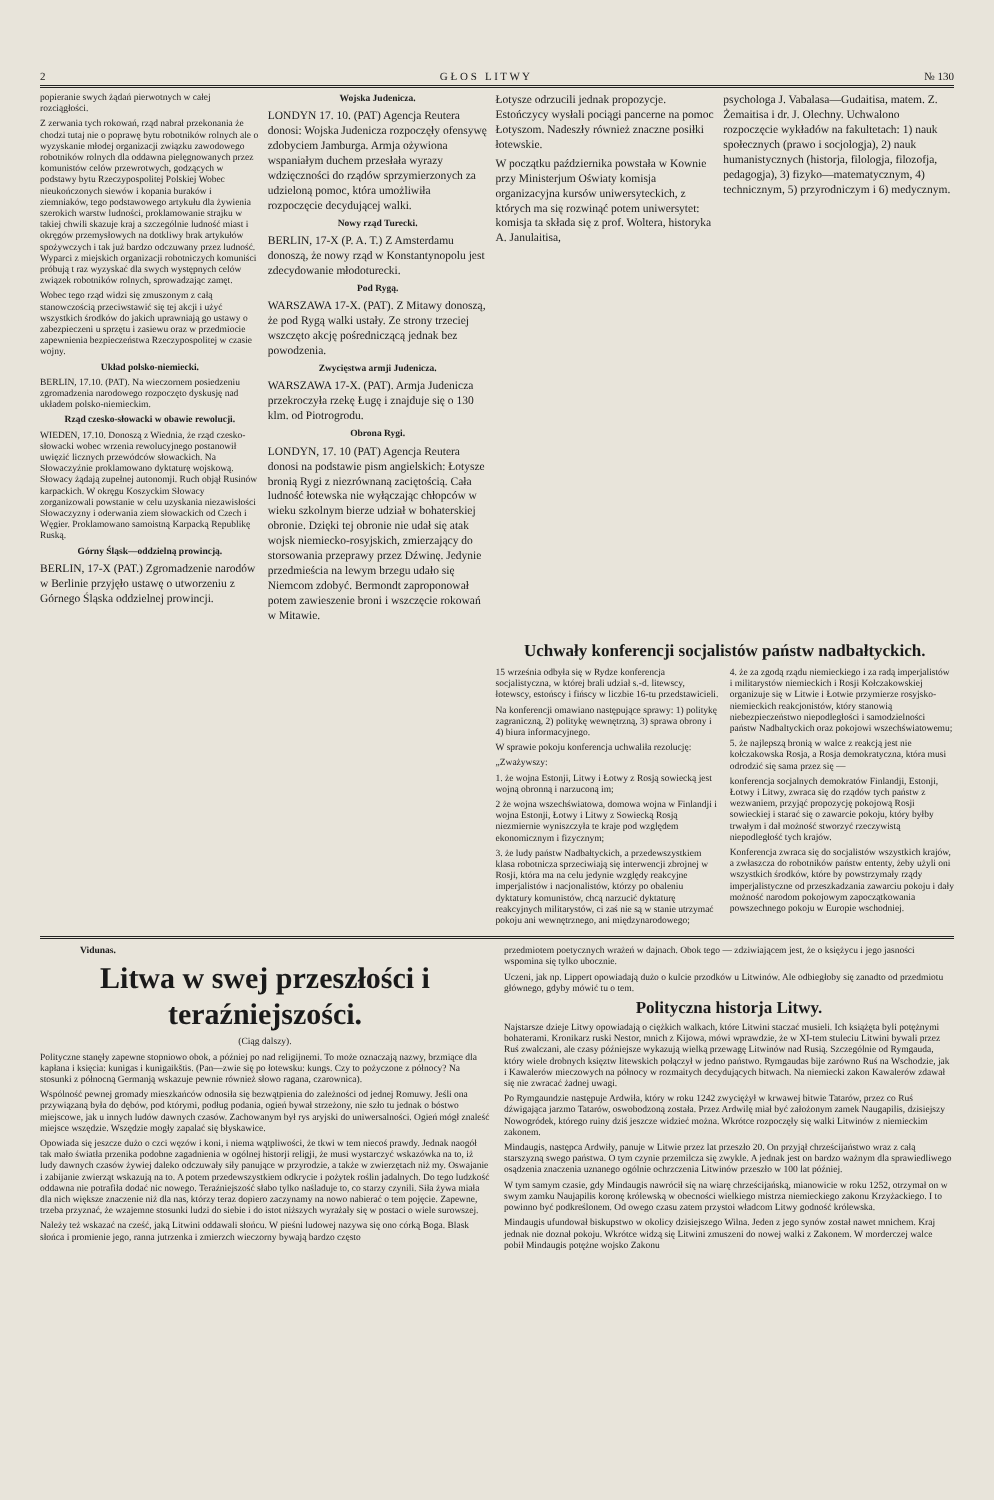2 G Ł O S L I T W Y № 130
popieranie swych żądań pierwotnych w całej rozciągłości.
Z zerwania tych rokowań, rząd nabrał przekonania że chodzi tutaj nie o poprawę bytu robotników rolnych ale o wyzyskanie młodej organizacji związku zawodowego robotników rolnych dla oddawna pielęgnowanych przez komunistów celów przewrotwych, godzących w podstawy bytu Rzeczypospolitej Polskiej Wobec nieukończonych siewów i kopania buraków i ziemniaków, tego podstawowego artykułu dla żywienia szerokich warstw ludności, proklamowanie strajku w takiej chwili skazuje kraj a szczególnie ludność miast i okręgów przemysłowych na dotkliwy brak artykułów spożywczych i tak już bardzo odczuwany przez ludność. Wyparci z miejskich organizacji robotniczych komuniści próbują t raz wyzyskać dla swych występnych celów związek robotników rolnych, sprowadzając zamęt.
Wobec tego rząd widzi się zmuszonym z całą stanowczością przeciwstawić się tej akcji i użyć wszystkich środków do jakich uprawniają go ustawy o zabezpieczeni u sprzętu i zasiewu oraz w przedmiocie zapewnienia bezpieczeństwa Rzeczypospolitej w czasie wojny.
Układ polsko-niemiecki.
BERLIN, 17.10. (PAT). Na wieczornem posiedzeniu zgromadzenia narodowego rozpoczęto dyskusję nad układem polsko-niemieckim.
Rząd czesko-słowacki w obawie rewolucji.
WIEDEN, 17.10. Donoszą z Wiednia, że rząd czesko-słowacki wobec wrzenia rewolucyjnego postanowił uwięzić licznych przewódców słowackich. Na Słowaczyźnie proklamowano dyktaturę wojskową. Słowacy żądają zupełnej autonomji. Ruch objął Rusinów karpackich. W okręgu Koszyckim Słowacy zorganizowali powstanie w celu uzyskania niezawisłości Słowaczyzny i oderwania ziem słowackich od Czech i Węgier. Proklamowano samoistną Karpacką Republikę Ruską.
Górny Śląsk—oddzielną prowincją.
BERLIN, 17-X (PAT.) Zgromadzenie narodów w Berlinie przyjęło ustawę o utworzeniu z Górnego Śląska oddzielnej prowincji.
Wojska Judenicza.
LONDYN 17. 10. (PAT) Agencja Reutera donosi: Wojska Judenicza rozpoczęły ofensywę zdobyciem Jamburga. Armja ożywiona wspaniałym duchem przesłała wyrazy wdzięczności do rządów sprzymierzonych za udzieloną pomoc, która umożliwiła rozpoczęcie decydującej walki.
Nowy rząd Turecki.
BERLIN, 17-X (P. A. T.) Z Amsterdamu donoszą, że nowy rząd w Konstantynopolu jest zdecydowanie młodoturecki.
Pod Rygą.
WARSZAWA 17-X. (PAT). Z Mitawy donoszą, że pod Rygą walki ustały. Ze strony trzeciej wszczęto akcję pośredniczącą jednak bez powodzenia.
Zwycięstwa armji Judenicza.
WARSZAWA 17-X. (PAT). Armja Judenicza przekroczyła rzekę Ługę i znajduje się o 130 klm. od Piotrogrodu.
Obrona Rygi.
LONDYN, 17. 10 (PAT) Agencja Reutera donosi na podstawie pism angielskich: Łotysze bronią Rygi z niezrównaną zaciętością. Cała ludność łotewska nie wyłączając chłopców w wieku szkolnym bierze udział w bohaterskiej obronie. Dzięki tej obronie nie udał się atak wojsk niemiecko-rosyjskich, zmierzający do storsowania przeprawy przez Dźwinę. Jedynie przedmieścia na lewym brzegu udało się Niemcom zdobyć. Bermondt zaproponował potem zawieszenie broni i wszczęcie rokowań w Mitawie.
Łotysze odrzucili jednak propozycje. Estończycy wysłali pociągi pancerne na pomoc Łotyszom. Nadeszły również znaczne posiłki łotewskie.
W początku października powstała w Kownie przy Ministerjum Oświaty komisja organizacyjna kursów uniwersyteckich, z których ma się rozwinąć potem uniwersytet: komisja ta składa się z prof. Woltera, historyka A. Janulaitisa,
psychologa J. Vabalasa—Gudaitisa, matem. Z. Żemaitisa i dr. J. Olechny. Uchwalono rozpoczęcie wykładów na fakultetach: 1) nauk społecznych (prawo i socjologja), 2) nauk humanistycznych (historja, filologja, filozofja, pedagogja), 3) fizyko—matematycznym, 4) technicznym, 5) przyrodniczym i 6) medycznym.
Uchwały konferencji socjalistów państw nadbałtyckich.
15 września odbyła się w Rydze konferencja socjalistyczna, w której brali udział s.-d. litewscy, łotewscy, estońscy i fińscy w liczbie 16-tu przedstawicieli.
Na konferencji omawiano następujące sprawy: 1) politykę zagraniczną, 2) politykę wewnętrzną, 3) sprawa obrony i 4) biura informacyjnego.
W sprawie pokoju konferencja uchwaliła rezolucję:
„Zważywszy:
1. że wojna Estonji, Litwy i Łotwy z Rosją sowiecką jest wojną obronną i narzuconą im;
2 że wojna wszechświatowa, domowa wojna w Finlandji i wojna Estonji, Łotwy i Litwy z Sowiecką Rosją niezmiernie wyniszczyła te kraje pod względem ekonomicznym i fizycznym;
3. że ludy państw Nadbałtyckich, a przedewszystkiem klasa robotnicza sprzeciwiają się interwencji zbrojnej w Rosji, która ma na celu jedynie względy reakcyjne imperjalistów i nacjonalistów, którzy po obaleniu dyktatury komunistów, chcą narzucić dyktaturę reakcyjnych militarystów, ci zaś nie są w stanie utrzymać pokoju ani wewnętrznego, ani międzynarodowego;
4. że za zgodą rządu niemieckiego i za radą imperjalistów i militarystów niemieckich i Rosji Kołczakowskiej organizuje się w Litwie i Łotwie przymierze rosyjsko-niemieckich reakcjonistów, który stanowią niebezpieczeństwo niepodległości i samodzielności państw Nadbaltyckich oraz pokojowi wszechświatowemu;
5. że najlepszą bronią w walce z reakcją jest nie kołczakowska Rosja, a Rosja demokratyczna, która musi odrodzić się sama przez się —
konferencja socjalnych demokratów Finlandji, Estonji, Łotwy i Litwy, zwraca się do rządów tych państw z wezwaniem, przyjąć propozycję pokojową Rosji sowieckiej i starać się o zawarcie pokoju, który byłby trwałym i dał możność stworzyć rzeczywistą niepodległość tych krajów.
Konferencja zwraca się do socjalistów wszystkich krajów, a zwłaszcza do robotników państw ententy, żeby użyli oni wszystkich środków, które by powstrzymały rządy imperjalistyczne od przeszkadzania zawarciu pokoju i dały możność narodom pokojowym zapoczątkowania powszechnego pokoju w Europie wschodniej.
Vidunas.
Litwa w swej przeszłości i teraźniejszości.
(Ciąg dalszy).
Polityczne stanęły zapewne stopniowo obok, a później po nad religijnemi. To może oznaczają nazwy, brzmiące dla kapłana i księcia: kunigas i kunigaikštis. (Pan—zwie się po łotewsku: kungs. Czy to pożyczone z północy? Na stosunki z północną Germanją wskazuje pewnie również słowo ragana, czarownica).
Wspólność pewnej gromady mieszkańców odnosiła się bezwątpienia do zależności od jednej Romuwy. Jeśli ona przywiązaną była do dębów, pod którymi, podług podania, ogień bywał strzeżony, nie szło tu jednak o bóstwo miejscowe, jak u innych ludów dawnych czasów. Zachowanym był rys aryjski do uniwersalności. Ogień mógł znaleść miejsce wszędzie. Wszędzie mogły zapalać się błyskawice.
Opowiada się jeszcze dużo o czci węzów i koni, i niema wątpliwości, że tkwi w tem niecoś prawdy. Jednak naogół tak mało światła przenika podobne zagadnienia w ogólnej historji religji, że musi wystarczyć wskazówka na to, iż ludy dawnych czasów żywiej daleko odczuwały siły panujące w przyrodzie, a także w zwierzętach niż my. Oswajanie i zabijanie zwierząt wskazują na to. A potem przedewszystkiem odkrycie i pożytek roślin jadalnych. Do tego ludzkość oddawna nie potrafiła dodać nic nowego. Teraźniejszość słabo tylko naśladuje to, co starzy czynili. Siła żywa miała dla nich większe znaczenie niż dla nas, którzy teraz dopiero zaczynamy na nowo nabierać o tem pojęcie. Zapewne, trzeba przyznać, że wzajemne stosunki ludzi do siebie i do istot niższych wyrażały się w postaci o wiele surowszej.
Należy też wskazać na cześć, jaką Litwini oddawali słońcu. W pieśni ludowej nazywa się ono córką Boga. Blask słońca i promienie jego, ranna jutrzenka i zmierzch wieczorny bywają bardzo często
przedmiotem poetycznych wrażeń w dajnach. Obok tego — zdziwiającem jest, że o księżycu i jego jasności wspomina się tylko ubocznie.
Uczeni, jak np. Lippert opowiadają dużo o kulcie przodków u Litwinów. Ale odbiegłoby się zanadto od przedmiotu głównego, gdyby mówić tu o tem.
Polityczna historja Litwy.
Najstarsze dzieje Litwy opowiadają o ciężkich walkach, które Litwini staczać musieli. Ich książęta byli potężnymi bohaterami. Kronikarz ruski Nestor, mnich z Kijowa, mówi wprawdzie, że w XI-tem stuleciu Litwini bywali przez Ruś zwalczani, ale czasy późniejsze wykazują wielką przewagę Litwinów nad Rusią. Szczególnie od Rymgauda, który wiele drobnych księztw litewskich połączył w jedno państwo. Rymgaudas bije zarówno Ruś na Wschodzie, jak i Kawalerów mieczowych na północy w rozmaitych decydujących bitwach. Na niemiecki zakon Kawalerów zdawał się nie zwracać żadnej uwagi.
Po Rymgaundzie następuje Ardwiła, który w roku 1242 zwyciężył w krwawej bitwie Tatarów, przez co Ruś dźwigająca jarzmo Tatarów, oswobodzoną została. Przez Ardwilę miał być założonym zamek Naugapilis, dzisiejszy Nowogródek, którego ruiny dziś jeszcze widzieć można. Wkrótce rozpoczęły się walki Litwinów z niemieckim zakonem.
Mindaugis, następca Ardwiły, panuje w Litwie przez lat przeszło 20. On przyjął chrześcijaństwo wraz z całą starszyzną swego państwa. O tym czynie przemilcza się zwykle. A jednak jest on bardzo ważnym dla sprawiedliwego osądzenia znaczenia uznanego ogólnie ochrzczenia Litwinów przeszło w 100 lat później.
W tym samym czasie, gdy Mindaugis nawrócił się na wiarę chrześcijańską, mianowicie w roku 1252, otrzymał on w swym zamku Naujapilis koronę królewską w obecności wielkiego mistrza niemieckiego zakonu Krzyżackiego. I to powinno być podkreślonem. Od owego czasu zatem przystoi władcom Litwy godność królewska.
Mindaugis ufundował biskupstwo w okolicy dzisiejszego Wilna. Jeden z jego synów został nawet mnichem. Kraj jednak nie doznał pokoju. Wkrótce widzą się Litwini zmuszeni do nowej walki z Zakonem. W morderczej walce pobił Mindaugis potężne wojsko Zakonu